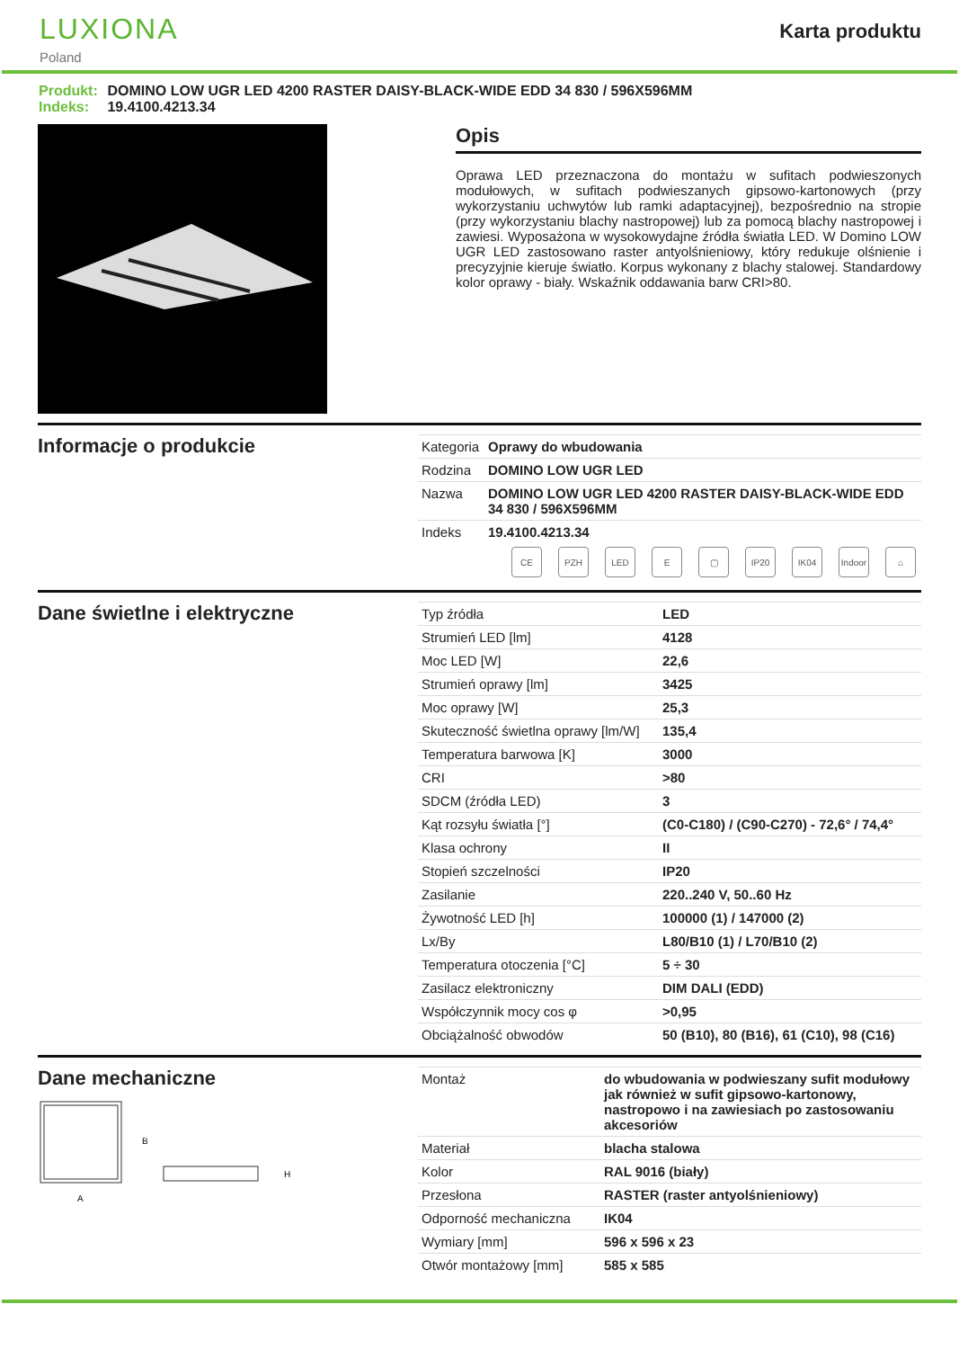LUXIONA
Poland
Karta produktu
Produkt: DOMINO LOW UGR LED 4200 RASTER DAISY-BLACK-WIDE EDD 34 830 / 596X596MM
Indeks: 19.4100.4213.34
Opis
Oprawa LED przeznaczona do montażu w sufitach podwieszonych modułowych, w sufitach podwieszanych gipsowo-kartonowych (przy wykorzystaniu uchwytów lub ramki adaptacyjnej), bezpośrednio na stropie (przy wykorzystaniu blachy nastropowej) lub za pomocą blachy nastropowej i zawiesi. Wyposażona w wysokowydajne źródła światła LED. W Domino LOW UGR LED zastosowano raster antyolśnieniowy, który redukuje olśnienie i precyzyjnie kieruje światło. Korpus wykonany z blachy stalowej. Standardowy kolor oprawy - biały. Wskaźnik oddawania barw CRI>80.
Informacje o produkcie
| Kategoria | Oprawy do wbudowania |
| Rodzina | DOMINO LOW UGR LED |
| Nazwa | DOMINO LOW UGR LED 4200 RASTER DAISY-BLACK-WIDE EDD 34 830 / 596X596MM |
| Indeks | 19.4100.4213.34 |
CE PZH LED E ▢ IP20 IK04 Indoor
⌂
Dane świetlne i elektryczne
| Typ źródła | LED |
| Strumień LED [lm] | 4128 |
| Moc LED [W] | 22,6 |
| Strumień oprawy [lm] | 3425 |
| Moc oprawy [W] | 25,3 |
| Skuteczność świetlna oprawy [lm/W] | 135,4 |
| Temperatura barwowa [K] | 3000 |
| CRI | >80 |
| SDCM (źródła LED) | 3 |
| Kąt rozsyłu światła [°] | (C0-C180) / (C90-C270) - 72,6° / 74,4° |
| Klasa ochrony | II |
| Stopień szczelności | IP20 |
| Zasilanie | 220..240 V, 50..60 Hz |
| Żywotność LED [h] | 100000 (1) / 147000 (2) |
| Lx/By | L80/B10 (1) / L70/B10 (2) |
| Temperatura otoczenia [°C] | 5 ÷ 30 |
| Zasilacz elektroniczny | DIM DALI (EDD) |
| Współczynnik mocy cos φ | >0,95 |
| Obciążalność obwodów | 50 (B10), 80 (B16), 61 (C10), 98 (C16) |
Dane mechaniczne
B
A
H
| Montaż | do wbudowania w podwieszany sufit modułowy jak również w sufit gipsowo-kartonowy, nastropowo i na zawiesiach po zastosowaniu akcesoriów |
| Materiał | blacha stalowa |
| Kolor | RAL 9016 (biały) |
| Przesłona | RASTER (raster antyolśnieniowy) |
| Odporność mechaniczna | IK04 |
| Wymiary [mm] | 596 x 596 x 23 |
| Otwór montażowy [mm] | 585 x 585 |